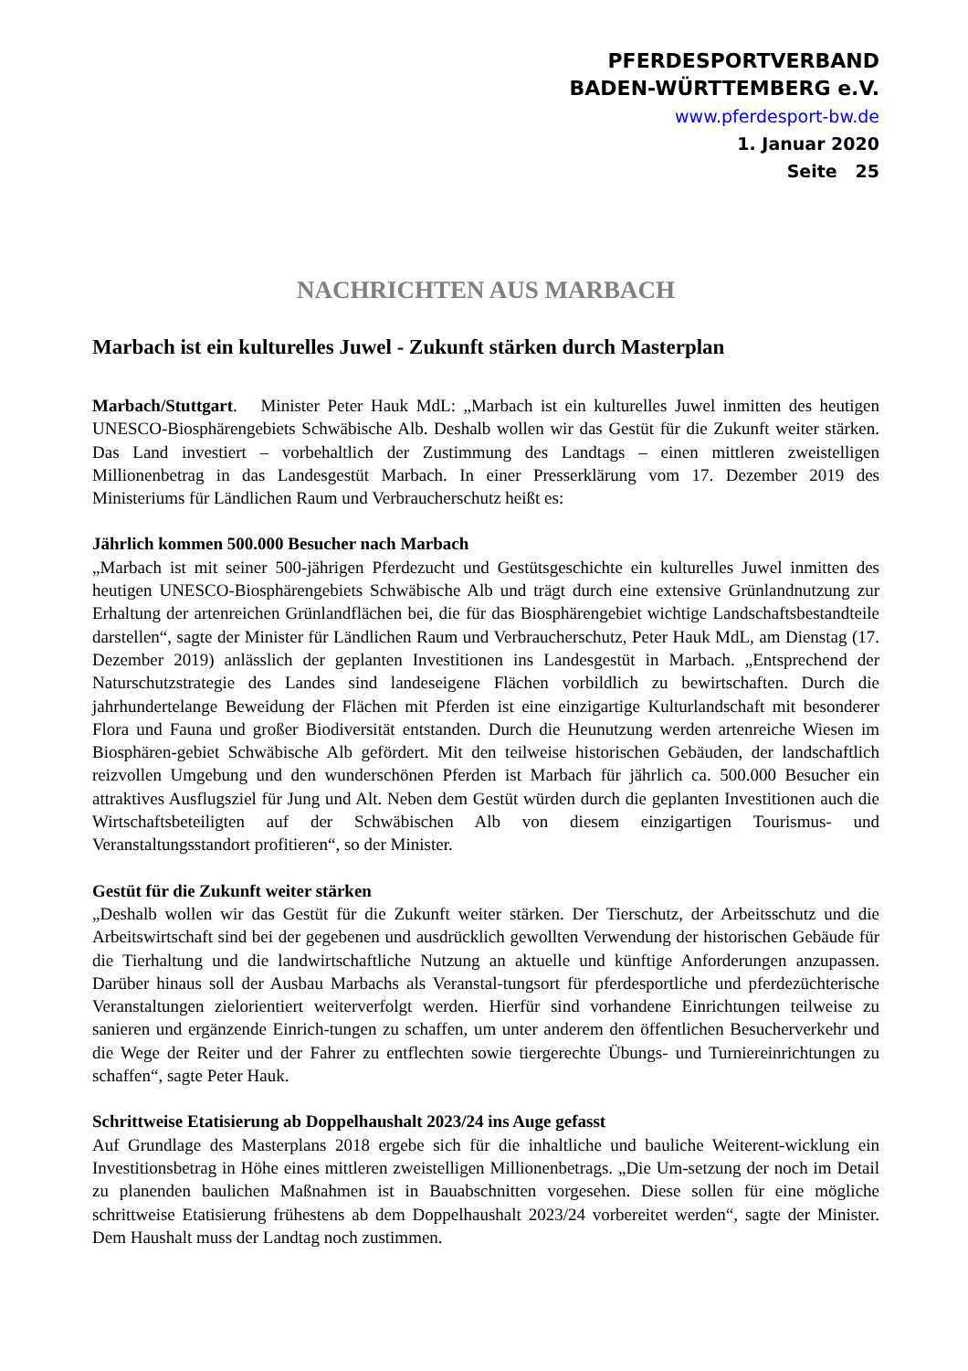PFERDESPORTVERBAND
BADEN-WÜRTTEMBERG e.V.
www.pferdesport-bw.de
1. Januar 2020
Seite 25
NACHRICHTEN AUS MARBACH
Marbach ist ein kulturelles Juwel - Zukunft stärken durch Masterplan
Marbach/Stuttgart. Minister Peter Hauk MdL: „Marbach ist ein kulturelles Juwel inmitten des heutigen UNESCO-Biosphärengebiets Schwäbische Alb. Deshalb wollen wir das Gestüt für die Zukunft weiter stärken. Das Land investiert – vorbehaltlich der Zustimmung des Landtags – einen mittleren zweistelligen Millionenbetrag in das Landesgestüt Marbach. In einer Presserklärung vom 17. Dezember 2019 des Ministeriums für Ländlichen Raum und Verbraucherschutz heißt es:
Jährlich kommen 500.000 Besucher nach Marbach
„Marbach ist mit seiner 500-jährigen Pferdezucht und Gestütsgeschichte ein kulturelles Juwel inmitten des heutigen UNESCO-Biosphärengebiets Schwäbische Alb und trägt durch eine extensive Grünlandnutzung zur Erhaltung der artenreichen Grünlandflächen bei, die für das Biosphärengebiet wichtige Landschaftsbestandteile darstellen“, sagte der Minister für Ländlichen Raum und Verbraucherschutz, Peter Hauk MdL, am Dienstag (17. Dezember 2019) anlässlich der geplanten Investitionen ins Landesgestüt in Marbach. „Entsprechend der Naturschutzstrategie des Landes sind landeseigene Flächen vorbildlich zu bewirtschaften. Durch die jahrhundertelange Beweidung der Flächen mit Pferden ist eine einzigartige Kulturlandschaft mit besonderer Flora und Fauna und großer Biodiversität entstanden. Durch die Heunutzung werden artenreiche Wiesen im Biosphären-gebiet Schwäbische Alb gefördert. Mit den teilweise historischen Gebäuden, der landschaftlich reizvollen Umgebung und den wunderschönen Pferden ist Marbach für jährlich ca. 500.000 Besucher ein attraktives Ausflugsziel für Jung und Alt. Neben dem Gestüt würden durch die geplanten Investitionen auch die Wirtschaftsbeteiligten auf der Schwäbischen Alb von diesem einzigartigen Tourismus- und Veranstaltungsstandort profitieren“, so der Minister.
Gestüt für die Zukunft weiter stärken
„Deshalb wollen wir das Gestüt für die Zukunft weiter stärken. Der Tierschutz, der Arbeitsschutz und die Arbeitswirtschaft sind bei der gegebenen und ausdrücklich gewollten Verwendung der historischen Gebäude für die Tierhaltung und die landwirtschaftliche Nutzung an aktuelle und künftige Anforderungen anzupassen. Darüber hinaus soll der Ausbau Marbachs als Veranstal-tungsort für pferdesportliche und pferdezüchterische Veranstaltungen zielorientiert weiterverfolgt werden. Hierfür sind vorhandene Einrichtungen teilweise zu sanieren und ergänzende Einrich-tungen zu schaffen, um unter anderem den öffentlichen Besucherverkehr und die Wege der Reiter und der Fahrer zu entflechten sowie tiergerechte Übungs- und Turniereinrichtungen zu schaffen“, sagte Peter Hauk.
Schrittweise Etatisierung ab Doppelhaushalt 2023/24 ins Auge gefasst
Auf Grundlage des Masterplans 2018 ergebe sich für die inhaltliche und bauliche Weiterent-wicklung ein Investitionsbetrag in Höhe eines mittleren zweistelligen Millionenbetrags. „Die Um-setzung der noch im Detail zu planenden baulichen Maßnahmen ist in Bauabschnitten vorgesehen. Diese sollen für eine mögliche schrittweise Etatisierung frühestens ab dem Doppelhaushalt 2023/24 vorbereitet werden“, sagte der Minister. Dem Haushalt muss der Landtag noch zustimmen.